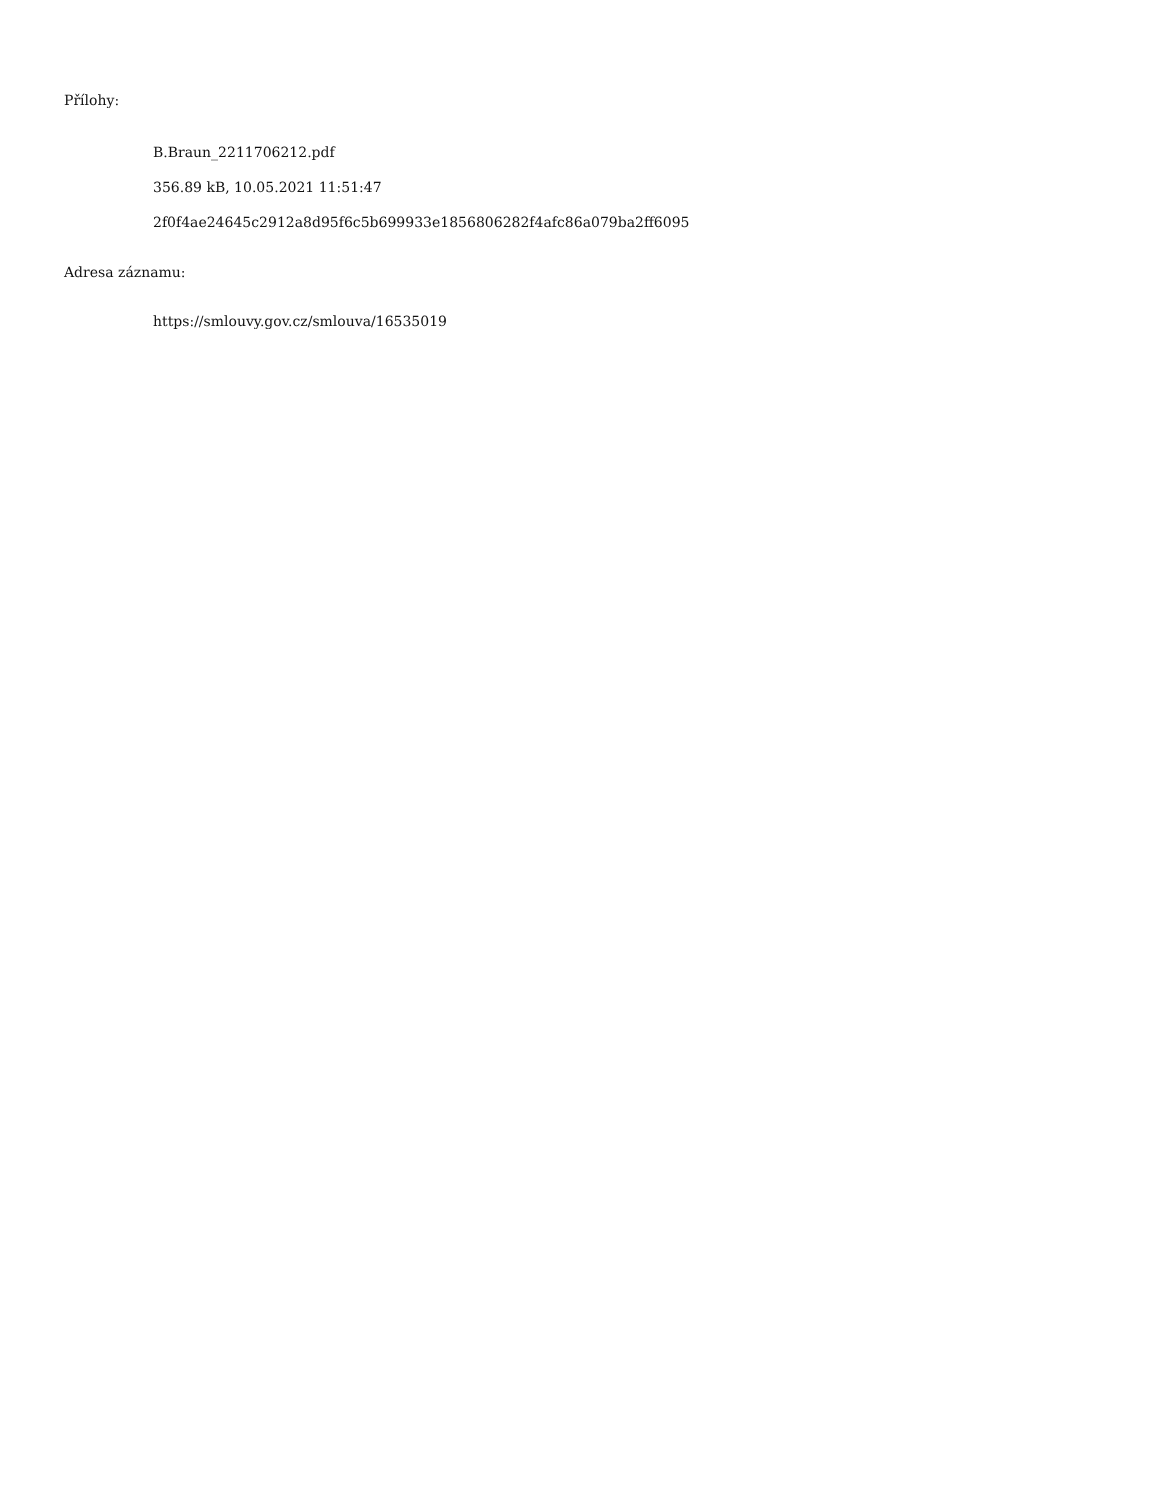Přílohy:
B.Braun_2211706212.pdf
356.89 kB, 10.05.2021 11:51:47
2f0f4ae24645c2912a8d95f6c5b699933e1856806282f4afc86a079ba2ff6095
Adresa záznamu:
https://smlouvy.gov.cz/smlouva/16535019